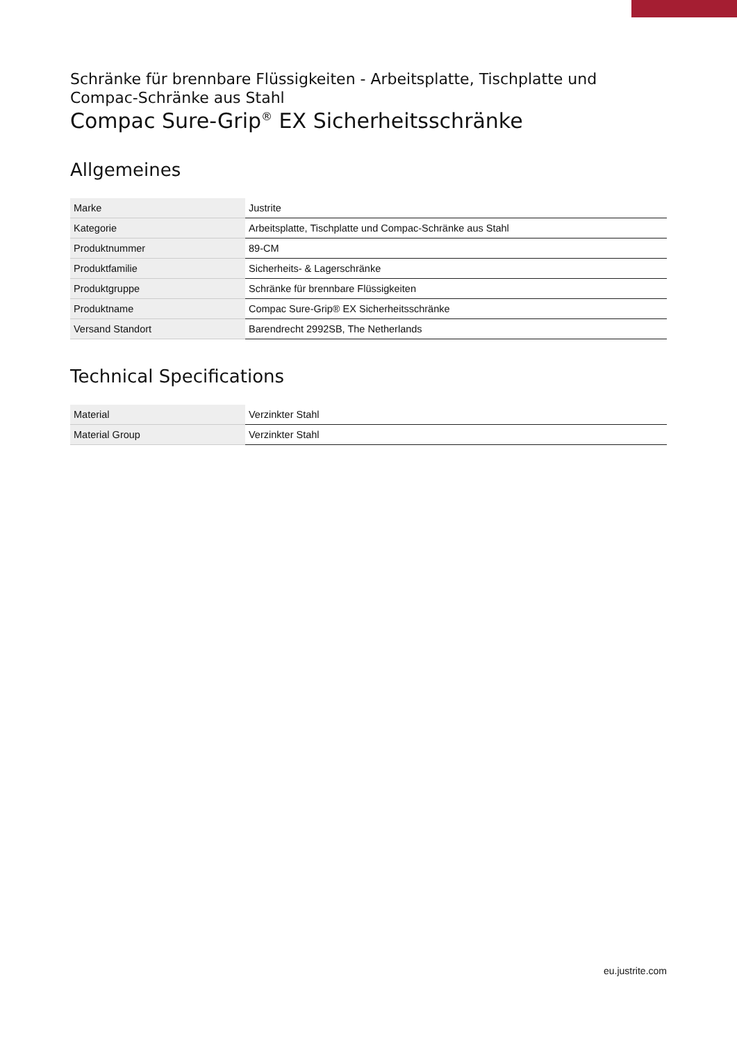Schränke für brennbare Flüssigkeiten - Arbeitsplatte, Tischplatte und Compac-Schränke aus Stahl
Compac Sure-Grip<sup>®</sup> EX Sicherheitsschränke
Allgemeines
| Marke | Justrite |
| Kategorie | Arbeitsplatte, Tischplatte und Compac-Schränke aus Stahl |
| Produktnummer | 89-CM |
| Produktfamilie | Sicherheits- & Lagerschränke |
| Produktgruppe | Schränke für brennbare Flüssigkeiten |
| Produktname | Compac Sure-Grip® EX Sicherheitsschränke |
| Versand Standort | Barendrecht 2992SB, The Netherlands |
Technical Specifications
| Material | Verzinkter Stahl |
| Material Group | Verzinkter Stahl |
eu.justrite.com